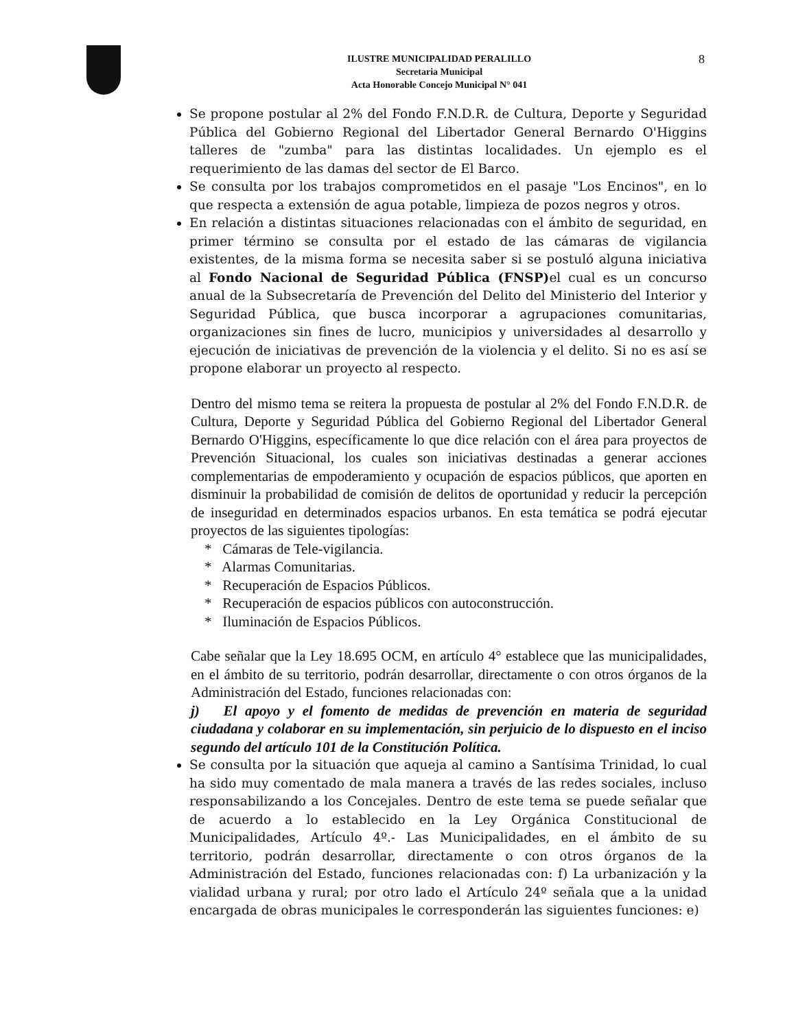8
ILUSTRE MUNICIPALIDAD PERALILLO
Secretaria Municipal
Acta Honorable Concejo Municipal N° 041
Se propone postular al 2% del Fondo F.N.D.R. de Cultura, Deporte y Seguridad Pública del Gobierno Regional del Libertador General Bernardo O'Higgins talleres de "zumba" para las distintas localidades. Un ejemplo es el requerimiento de las damas del sector de El Barco.
Se consulta por los trabajos comprometidos en el pasaje "Los Encinos", en lo que respecta a extensión de agua potable, limpieza de pozos negros y otros.
En relación a distintas situaciones relacionadas con el ámbito de seguridad, en primer término se consulta por el estado de las cámaras de vigilancia existentes, de la misma forma se necesita saber si se postuló alguna iniciativa al Fondo Nacional de Seguridad Pública (FNSP) el cual es un concurso anual de la Subsecretaría de Prevención del Delito del Ministerio del Interior y Seguridad Pública, que busca incorporar a agrupaciones comunitarias, organizaciones sin fines de lucro, municipios y universidades al desarrollo y ejecución de iniciativas de prevención de la violencia y el delito. Si no es así se propone elaborar un proyecto al respecto.
Dentro del mismo tema se reitera la propuesta de postular al 2% del Fondo F.N.D.R. de Cultura, Deporte y Seguridad Pública del Gobierno Regional del Libertador General Bernardo O'Higgins, específicamente lo que dice relación con el área para proyectos de Prevención Situacional, los cuales son iniciativas destinadas a generar acciones complementarias de empoderamiento y ocupación de espacios públicos, que aporten en disminuir la probabilidad de comisión de delitos de oportunidad y reducir la percepción de inseguridad en determinados espacios urbanos. En esta temática se podrá ejecutar proyectos de las siguientes tipologías:
* Cámaras de Tele-vigilancia.
* Alarmas Comunitarias.
* Recuperación de Espacios Públicos.
* Recuperación de espacios públicos con autoconstrucción.
* Iluminación de Espacios Públicos.
Cabe señalar que la Ley 18.695 OCM, en artículo 4° establece que las municipalidades, en el ámbito de su territorio, podrán desarrollar, directamente o con otros órganos de la Administración del Estado, funciones relacionadas con:
j) El apoyo y el fomento de medidas de prevención en materia de seguridad ciudadana y colaborar en su implementación, sin perjuicio de lo dispuesto en el inciso segundo del artículo 101 de la Constitución Política.
Se consulta por la situación que aqueja al camino a Santísima Trinidad, lo cual ha sido muy comentado de mala manera a través de las redes sociales, incluso responsabilizando a los Concejales. Dentro de este tema se puede señalar que de acuerdo a lo establecido en la Ley Orgánica Constitucional de Municipalidades, Artículo 4º.- Las Municipalidades, en el ámbito de su territorio, podrán desarrollar, directamente o con otros órganos de la Administración del Estado, funciones relacionadas con: f) La urbanización y la vialidad urbana y rural; por otro lado el Artículo 24º señala que a la unidad encargada de obras municipales le corresponderán las siguientes funciones: e)